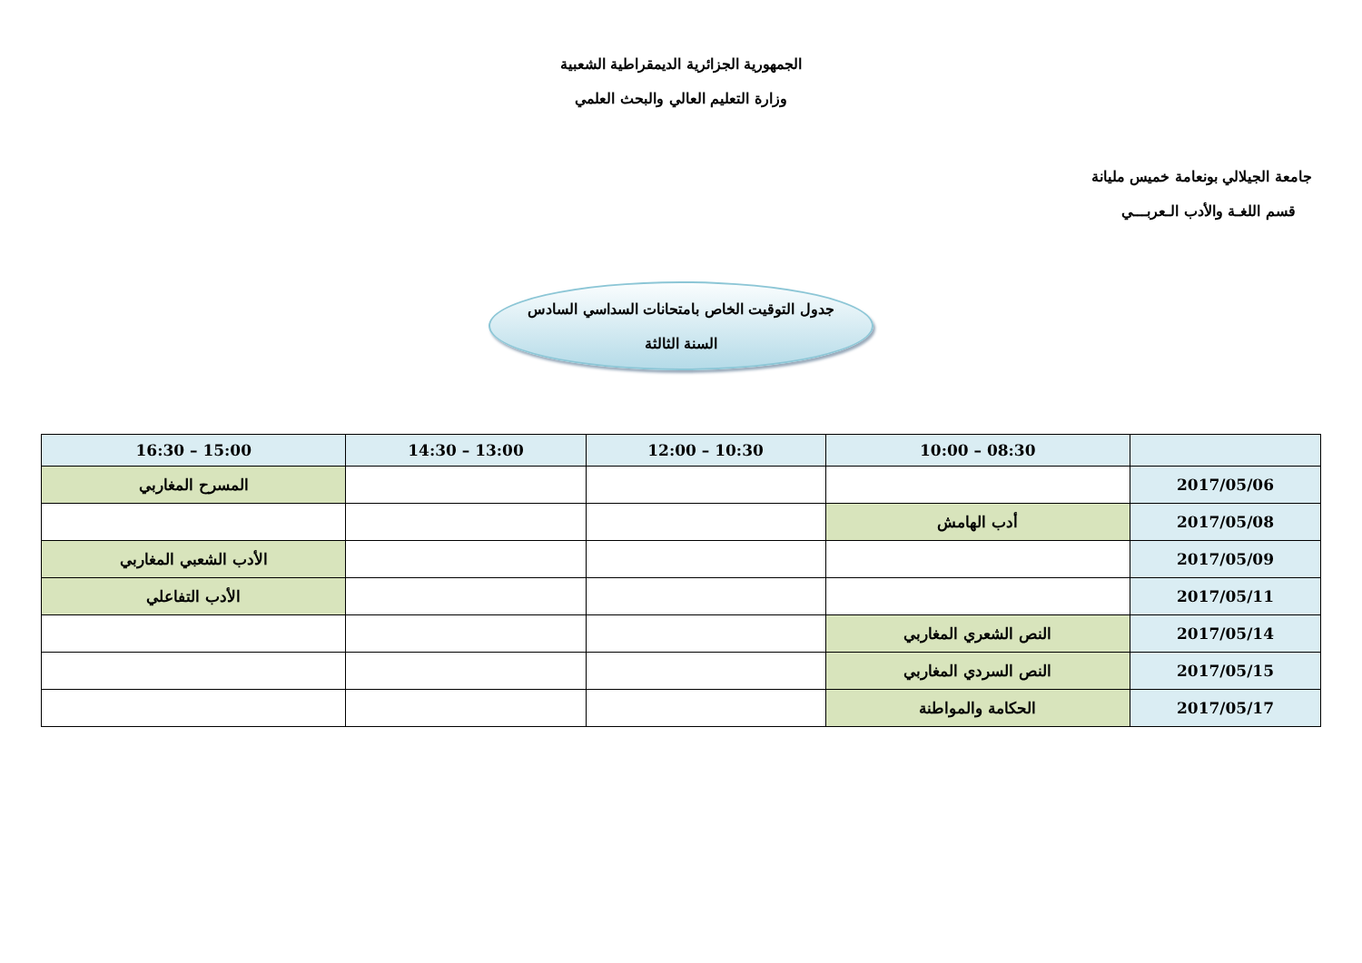الجمهورية الجزائرية الديمقراطية الشعبية
وزارة التعليم العالي والبحث العلمي
جامعة الجيلالي بونعامة خميس مليانة
قسم اللغـة والأدب الـعربـــي
جدول التوقيت الخاص بامتحانات السداسي السادس
السنة الثالثة
| | 08:30 – 10:00 | 10:30 – 12:00 | 13:00 – 14:30 | 15:00 – 16:30 |
| --- | --- | --- | --- | --- |
| 2017/05/06 | | | | المسرح المغاربي |
| 2017/05/08 | أدب الهامش | | | |
| 2017/05/09 | | | | الأدب الشعبي المغاربي |
| 2017/05/11 | | | | الأدب التفاعلي |
| 2017/05/14 | النص الشعري المغاربي | | | |
| 2017/05/15 | النص السردي المغاربي | | | |
| 2017/05/17 | الحكامة والمواطنة | | | |